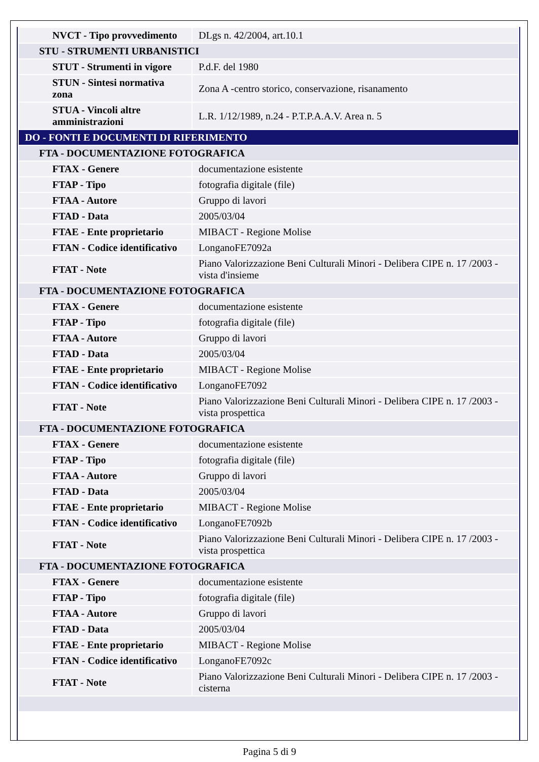| NVCT - Tipo provvedimento | DLgs n. 42/2004, art.10.1 |
| STU - STRUMENTI URBANISTICI | |
| STUT - Strumenti in vigore | P.d.F. del 1980 |
| STUN - Sintesi normativa zona | Zona A -centro storico, conservazione, risanamento |
| STUA - Vincoli altre amministrazioni | L.R. 1/12/1989, n.24 - P.T.P.A.A.V. Area n. 5 |
| DO - FONTI E DOCUMENTI DI RIFERIMENTO | |
| FTA - DOCUMENTAZIONE FOTOGRAFICA | |
| FTAX - Genere | documentazione esistente |
| FTAP - Tipo | fotografia digitale (file) |
| FTAA - Autore | Gruppo di lavori |
| FTAD - Data | 2005/03/04 |
| FTAE - Ente proprietario | MIBACT - Regione Molise |
| FTAN - Codice identificativo | LonganoFE7092a |
| FTAT - Note | Piano Valorizzazione Beni Culturali Minori - Delibera CIPE n. 17 /2003 - vista d'insieme |
| FTA - DOCUMENTAZIONE FOTOGRAFICA | |
| FTAX - Genere | documentazione esistente |
| FTAP - Tipo | fotografia digitale (file) |
| FTAA - Autore | Gruppo di lavori |
| FTAD - Data | 2005/03/04 |
| FTAE - Ente proprietario | MIBACT - Regione Molise |
| FTAN - Codice identificativo | LonganoFE7092 |
| FTAT - Note | Piano Valorizzazione Beni Culturali Minori - Delibera CIPE n. 17 /2003 - vista prospettica |
| FTA - DOCUMENTAZIONE FOTOGRAFICA | |
| FTAX - Genere | documentazione esistente |
| FTAP - Tipo | fotografia digitale (file) |
| FTAA - Autore | Gruppo di lavori |
| FTAD - Data | 2005/03/04 |
| FTAE - Ente proprietario | MIBACT - Regione Molise |
| FTAN - Codice identificativo | LonganoFE7092b |
| FTAT - Note | Piano Valorizzazione Beni Culturali Minori - Delibera CIPE n. 17 /2003 - vista prospettica |
| FTA - DOCUMENTAZIONE FOTOGRAFICA | |
| FTAX - Genere | documentazione esistente |
| FTAP - Tipo | fotografia digitale (file) |
| FTAA - Autore | Gruppo di lavori |
| FTAD - Data | 2005/03/04 |
| FTAE - Ente proprietario | MIBACT - Regione Molise |
| FTAN - Codice identificativo | LonganoFE7092c |
| FTAT - Note | Piano Valorizzazione Beni Culturali Minori - Delibera CIPE n. 17 /2003 - cisterna |
Pagina 5 di 9